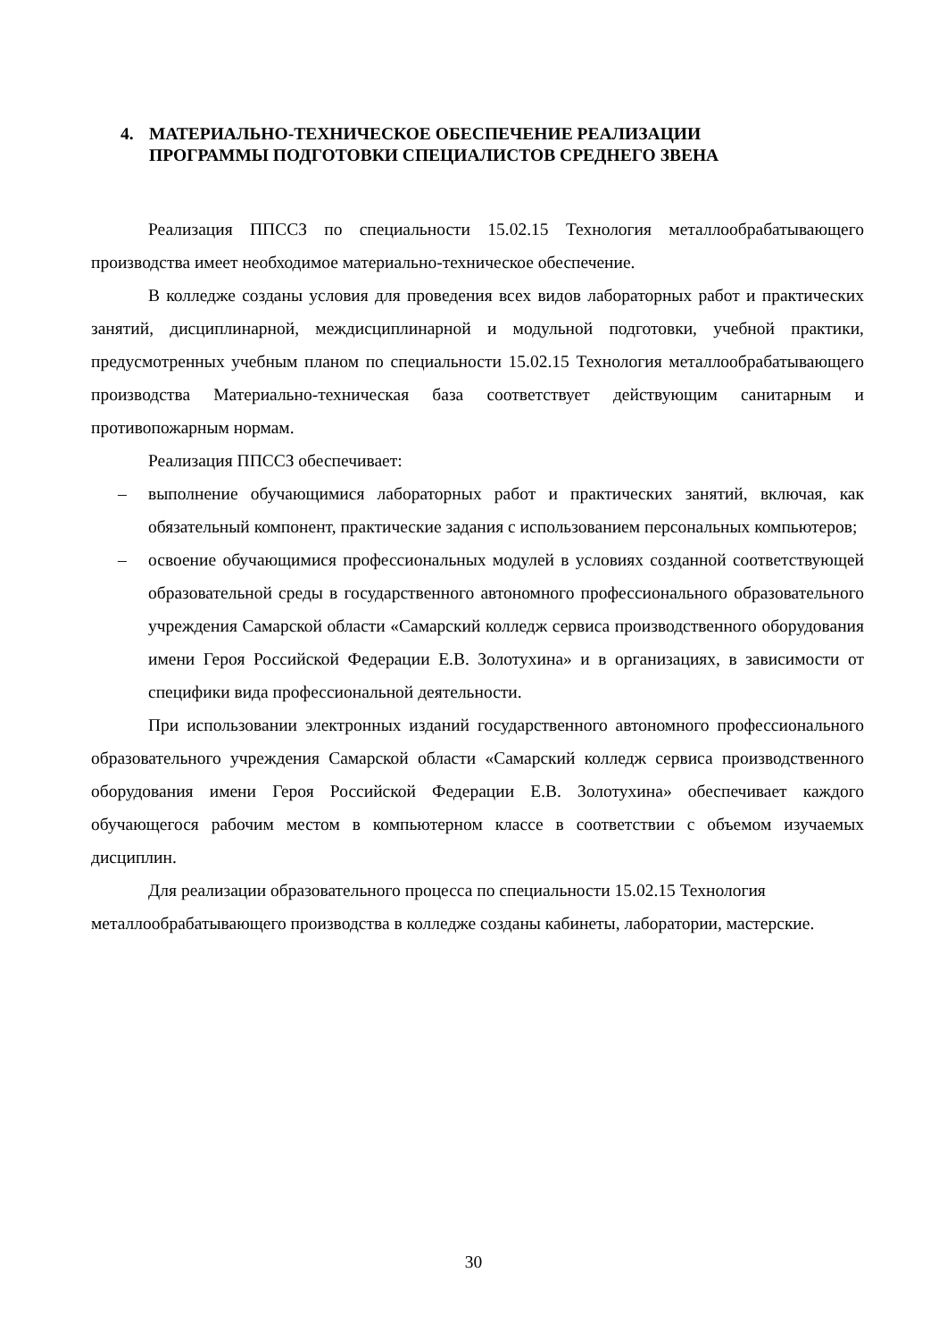4. МАТЕРИАЛЬНО-ТЕХНИЧЕСКОЕ ОБЕСПЕЧЕНИЕ РЕАЛИЗАЦИИ
ПРОГРАММЫ ПОДГОТОВКИ СПЕЦИАЛИСТОВ СРЕДНЕГО ЗВЕНА
Реализация ППССЗ по специальности 15.02.15 Технология металлообрабатывающего производства имеет необходимое материально-техническое обеспечение.
В колледже созданы условия для проведения всех видов лабораторных работ и практических занятий, дисциплинарной, междисциплинарной и модульной подготовки, учебной практики, предусмотренных учебным планом по специальности 15.02.15 Технология металлообрабатывающего производства Материально-техническая база соответствует действующим санитарным и противопожарным нормам.
Реализация ППССЗ обеспечивает:
– выполнение обучающимися лабораторных работ и практических занятий, включая, как обязательный компонент, практические задания с использованием персональных компьютеров;
– освоение обучающимися профессиональных модулей в условиях созданной соответствующей образовательной среды в государственного автономного профессионального образовательного учреждения Самарской области «Самарский колледж сервиса производственного оборудования имени Героя Российской Федерации Е.В. Золотухина» и в организациях, в зависимости от специфики вида профессиональной деятельности.
При использовании электронных изданий государственного автономного профессионального образовательного учреждения Самарской области «Самарский колледж сервиса производственного оборудования имени Героя Российской Федерации Е.В. Золотухина» обеспечивает каждого обучающегося рабочим местом в компьютерном классе в соответствии с объемом изучаемых дисциплин.
Для реализации образовательного процесса по специальности 15.02.15 Технология металлообрабатывающего производства в колледже созданы кабинеты, лаборатории, мастерские.
30